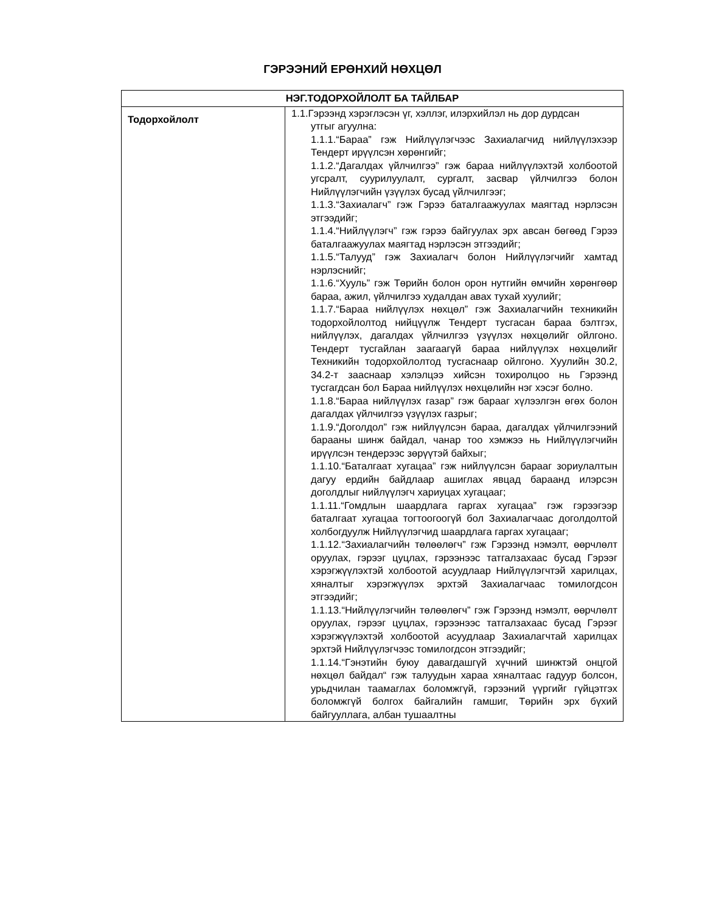ГЭРЭЭНИЙ ЕРӨНХИЙ НӨХЦӨЛ
| НЭГ.ТОДОРХОЙЛОЛТ БА ТАЙЛБАР | |
| --- | --- |
| Тодорхойлолт | 1.1.Гэрээнд хэрэглэсэн үг, хэллэг, илэрхийлэл нь дор дурдсан утгыг агуулна: 1.1.1.“Бараа” гэж Нийлүүлэгчээс Захиалагчид нийлүүлэхээр Тендерт ирүүлсэн хөрөнгийг; 1.1.2.“Дагалдах үйлчилгээ” гэж бараа нийлүүлэхтэй холбоотой угсралт, суурилуулалт, сургалт, засвар үйлчилгээ болон Нийлүүлэгчийн үзүүлэх бусад үйлчилгээг; 1.1.3.“Захиалагч” гэж Гэрээ баталгаажуулах маягтад нэрлэсэн этгээдийг; 1.1.4.“Нийлүүлэгч” гэж гэрээ байгуулах эрх авсан бөгөөд Гэрээ баталгаажуулах маягтад нэрлэсэн этгээдийг; 1.1.5.“Талууд” гэж Захиалагч болон Нийлүүлэгчийг хамтад нэрлэснийг; 1.1.6.“Хууль” гэж Төрийн болон орон нутгийн өмчийн хөрөнгөөр бараа, ажил, үйлчилгээ худалдан авах тухай хуулийг; 1.1.7.“Бараа нийлүүлэх нөхцөл” гэж Захиалагчийн техникийн тодорхойлолтод нийцүүлж Тендерт тусгасан бараа бэлтгэх, нийлүүлэх, дагалдах үйлчилгээ үзүүлэх нөхцөлийг ойлгоно. Тендерт тусгайлан заагаагүй бараа нийлүүлэх нөхцөлийг Техникийн тодорхойлолтод тусгаснаар ойлгоно. Хуулийн 30.2, 34.2-т зааснаар хэлэлцээ хийсэн тохиролцоо нь Гэрээнд тусгагдсан бол Бараа нийлүүлэх нөхцөлийн нэг хэсэг болно. 1.1.8.“Бараа нийлүүлэх газар” гэж барааг хүлээлгэн өгөх болон дагалдах үйлчилгээ үзүүлэх газрыг; 1.1.9.“Доголдол” гэж нийлүүлсэн бараа, дагалдах үйлчилгээний барааны шинж байдал, чанар тоо хэмжээ нь Нийлүүлэгчийн ирүүлсэн тендерээс зөрүүтэй байхыг; 1.1.10.“Баталгаат хугацаа” гэж нийлүүлсэн барааг зориулалтын дагуу ердийн байдлаар ашиглах явцад бараанд илэрсэн доголдлыг нийлүүлэгч хариуцах хугацааг; 1.1.11.“Гомдлын шаардлага гаргах хугацаа” гэж гэрээгээр баталгаат хугацаа тогтоогоогүй бол Захиалагчаас доголдолтой холбогдуулж Нийлүүлэгчид шаардлага гаргах хугацааг; 1.1.12.“Захиалагчийн төлөөлөгч” гэж Гэрээнд нэмэлт, өөрчлөлт оруулах, гэрээг цуцлах, гэрээнээс татгалзахаас бусад Гэрээг хэрэгжүүлэхтэй холбоотой асуудлаар Нийлүүлэгчтэй харилцах, хяналтыг хэрэгжүүлэх эрхтэй Захиалагчаас томилогдсон этгээдийг; 1.1.13.“Нийлүүлэгчийн төлөөлөгч” гэж Гэрээнд нэмэлт, өөрчлөлт оруулах, гэрээг цуцлах, гэрээнээс татгалзахаас бусад Гэрээг хэрэгжүүлэхтэй холбоотой асуудлаар Захиалагчтай харилцах эрхтэй Нийлүүлэгчээс томилогдсон этгээдийг; 1.1.14.“Гэнэтийн буюу давагдашгүй хүчний шинжтэй онцгой нөхцөл байдал“ гэж талуудын хараа хяналтаас гадуур болсон, урьдчилан таамаглах боломжгүй, гэрээний үүргийг гүйцэтгэх боломжгүй болгох байгалийн гамшиг, Төрийн эрх бүхий байгууллага, албан тушаалтны |